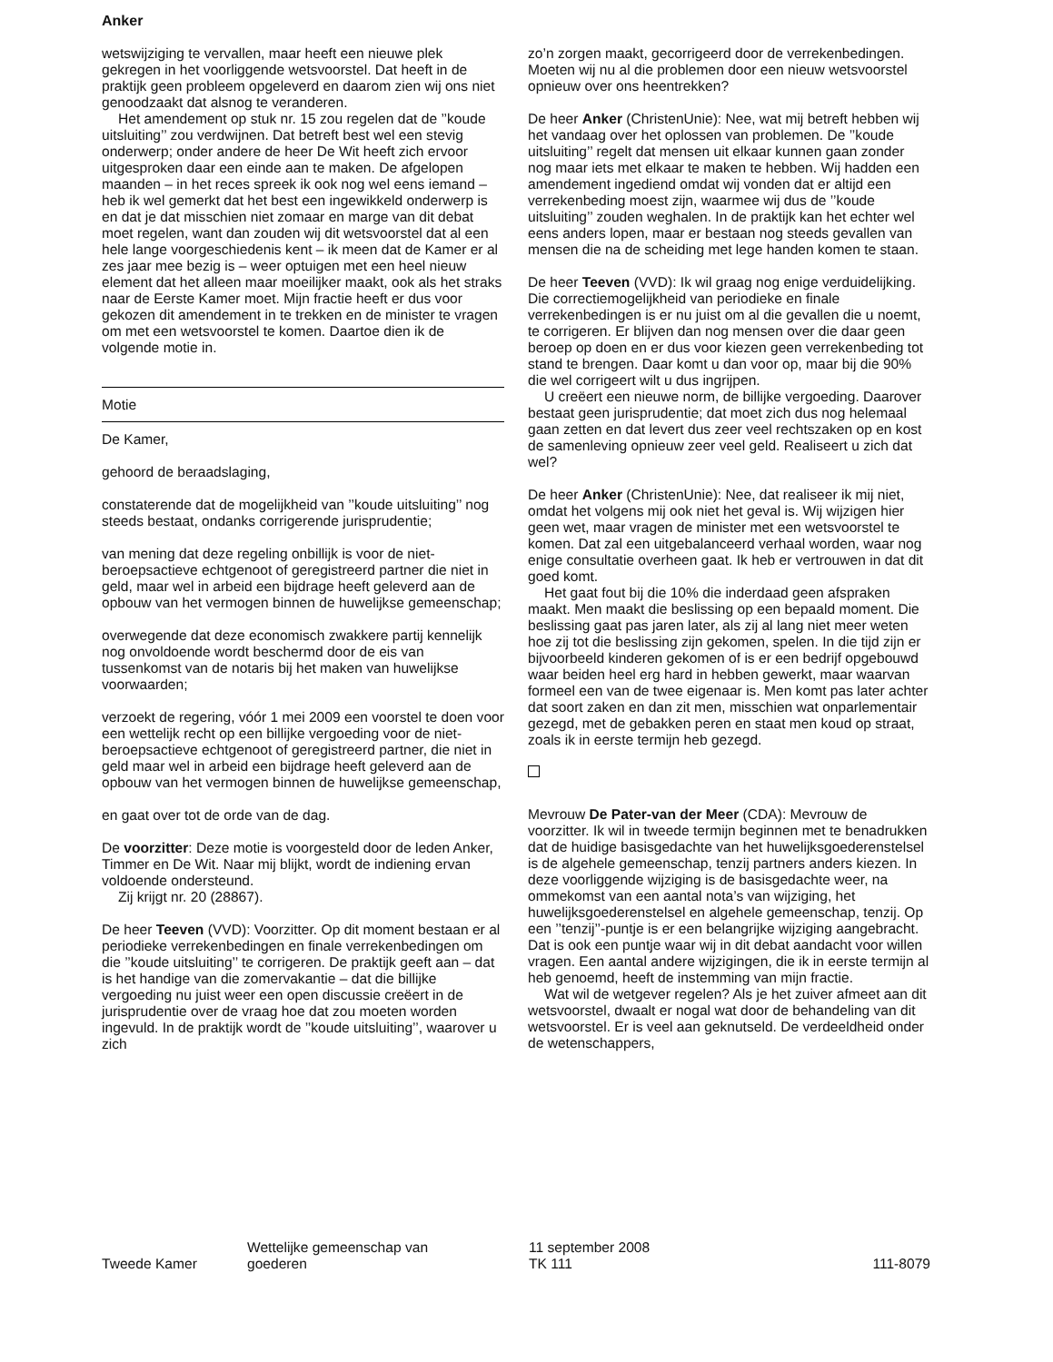Anker
wetswijziging te vervallen, maar heeft een nieuwe plek gekregen in het voorliggende wetsvoorstel. Dat heeft in de praktijk geen probleem opgeleverd en daarom zien wij ons niet genoodzaakt dat alsnog te veranderen.
Het amendement op stuk nr. 15 zou regelen dat de ’’koude uitsluiting’’ zou verdwijnen. Dat betreft best wel een stevig onderwerp; onder andere de heer De Wit heeft zich ervoor uitgesproken daar een einde aan te maken. De afgelopen maanden – in het reces spreek ik ook nog wel eens iemand – heb ik wel gemerkt dat het best een ingewikkeld onderwerp is en dat je dat misschien niet zomaar en marge van dit debat moet regelen, want dan zouden wij dit wetsvoorstel dat al een hele lange voorgeschiedenis kent – ik meen dat de Kamer er al zes jaar mee bezig is – weer optuigen met een heel nieuw element dat het alleen maar moeilijker maakt, ook als het straks naar de Eerste Kamer moet. Mijn fractie heeft er dus voor gekozen dit amendement in te trekken en de minister te vragen om met een wetsvoorstel te komen. Daartoe dien ik de volgende motie in.
Motie
De Kamer,
gehoord de beraadslaging,
constaterende dat de mogelijkheid van ’’koude uitsluiting’’ nog steeds bestaat, ondanks corrigerende jurisprudentie;
van mening dat deze regeling onbillijk is voor de niet-beroepsactieve echtgenoot of geregistreerd partner die niet in geld, maar wel in arbeid een bijdrage heeft geleverd aan de opbouw van het vermogen binnen de huwelijkse gemeenschap;
overwegende dat deze economisch zwakkere partij kennelijk nog onvoldoende wordt beschermd door de eis van tussenkomst van de notaris bij het maken van huwelijkse voorwaarden;
verzoekt de regering, vóór 1 mei 2009 een voorstel te doen voor een wettelijk recht op een billijke vergoeding voor de niet-beroepsactieve echtgenoot of geregistreerd partner, die niet in geld maar wel in arbeid een bijdrage heeft geleverd aan de opbouw van het vermogen binnen de huwelijkse gemeenschap,
en gaat over tot de orde van de dag.
De voorzitter: Deze motie is voorgesteld door de leden Anker, Timmer en De Wit. Naar mij blijkt, wordt de indiening ervan voldoende ondersteund.
Zij krijgt nr. 20 (28867).
De heer Teeven (VVD): Voorzitter. Op dit moment bestaan er al periodieke verrekenbedingen en finale verrekenbedingen om die ’’koude uitsluiting’’ te corrigeren. De praktijk geeft aan – dat is het handige van die zomervakantie – dat die billijke vergoeding nu juist weer een open discussie creëert in de jurisprudentie over de vraag hoe dat zou moeten worden ingevuld. In de praktijk wordt de ’’koude uitsluiting’’, waarover u zich
zo’n zorgen maakt, gecorrigeerd door de verrekenbedingen. Moeten wij nu al die problemen door een nieuw wetsvoorstel opnieuw over ons heentrekken?
De heer Anker (ChristenUnie): Nee, wat mij betreft hebben wij het vandaag over het oplossen van problemen. De ’’koude uitsluiting’’ regelt dat mensen uit elkaar kunnen gaan zonder nog maar iets met elkaar te maken te hebben. Wij hadden een amendement ingediend omdat wij vonden dat er altijd een verrekenbeding moest zijn, waarmee wij dus de ’’koude uitsluiting’’ zouden weghalen. In de praktijk kan het echter wel eens anders lopen, maar er bestaan nog steeds gevallen van mensen die na de scheiding met lege handen komen te staan.
De heer Teeven (VVD): Ik wil graag nog enige verduidelijking. Die correctiemogelijkheid van periodieke en finale verrekenbedingen is er nu juist om al die gevallen die u noemt, te corrigeren. Er blijven dan nog mensen over die daar geen beroep op doen en er dus voor kiezen geen verrekenbeding tot stand te brengen. Daar komt u dan voor op, maar bij die 90% die wel corrigeert wilt u dus ingrijpen.
U creëert een nieuwe norm, de billijke vergoeding. Daarover bestaat geen jurisprudentie; dat moet zich dus nog helemaal gaan zetten en dat levert dus zeer veel rechtszaken op en kost de samenleving opnieuw zeer veel geld. Realiseert u zich dat wel?
De heer Anker (ChristenUnie): Nee, dat realiseer ik mij niet, omdat het volgens mij ook niet het geval is. Wij wijzigen hier geen wet, maar vragen de minister met een wetsvoorstel te komen. Dat zal een uitgebalanceerd verhaal worden, waar nog enige consultatie overheen gaat. Ik heb er vertrouwen in dat dit goed komt.
Het gaat fout bij die 10% die inderdaad geen afspraken maakt. Men maakt die beslissing op een bepaald moment. Die beslissing gaat pas jaren later, als zij al lang niet meer weten hoe zij tot die beslissing zijn gekomen, spelen. In die tijd zijn er bijvoorbeeld kinderen gekomen of is er een bedrijf opgebouwd waar beiden heel erg hard in hebben gewerkt, maar waarvan formeel een van de twee eigenaar is. Men komt pas later achter dat soort zaken en dan zit men, misschien wat onparlementair gezegd, met de gebakken peren en staat men koud op straat, zoals ik in eerste termijn heb gezegd.
Mevrouw De Pater-van der Meer (CDA): Mevrouw de voorzitter. Ik wil in tweede termijn beginnen met te benadrukken dat de huidige basisgedachte van het huwelijksgoederenstelsel is de algehele gemeenschap, tenzij partners anders kiezen. In deze voorliggende wijziging is de basisgedachte weer, na ommekomst van een aantal nota’s van wijziging, het huwelijksgoederenstelsel en algehele gemeenschap, tenzij. Op een ’’tenzij’’-puntje is er een belangrijke wijziging aangebracht. Dat is ook een puntje waar wij in dit debat aandacht voor willen vragen. Een aantal andere wijzigingen, die ik in eerste termijn al heb genoemd, heeft de instemming van mijn fractie.
Wat wil de wetgever regelen? Als je het zuiver afmeet aan dit wetsvoorstel, dwaalt er nogal wat door de behandeling van dit wetsvoorstel. Er is veel aan geknutseld. De verdeeldheid onder de wetenschappers,
Tweede Kamer
Wettelijke gemeenschap van
goederen
11 september 2008
TK 111
111-8079